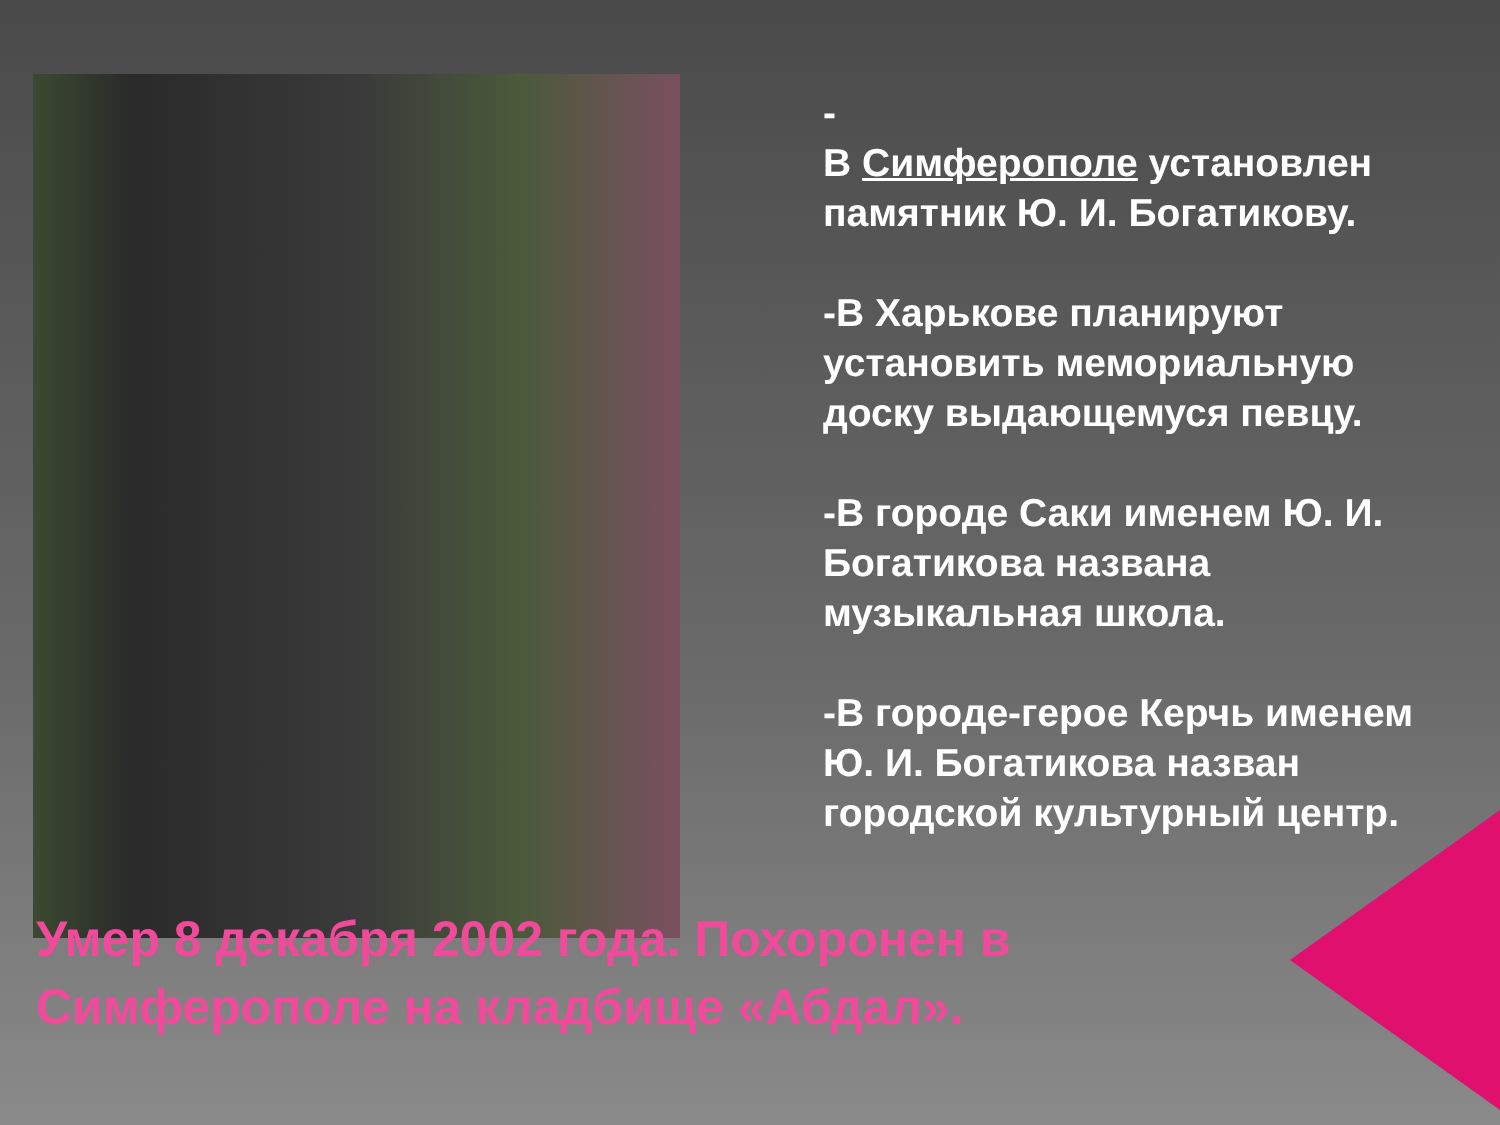-
В Симферополе установлен памятник Ю. И. Богатикову.
-В Харькове планируют установить мемориальную доску выдающемуся певцу.
-В городе Саки именем Ю. И. Богатикова названа музыкальная школа.
-В городе-герое Керчь именем Ю. И. Богатикова назван городской культурный центр.
Умер 8 декабря 2002 года. Похоронен в Симферополе на кладбище «Абдал».